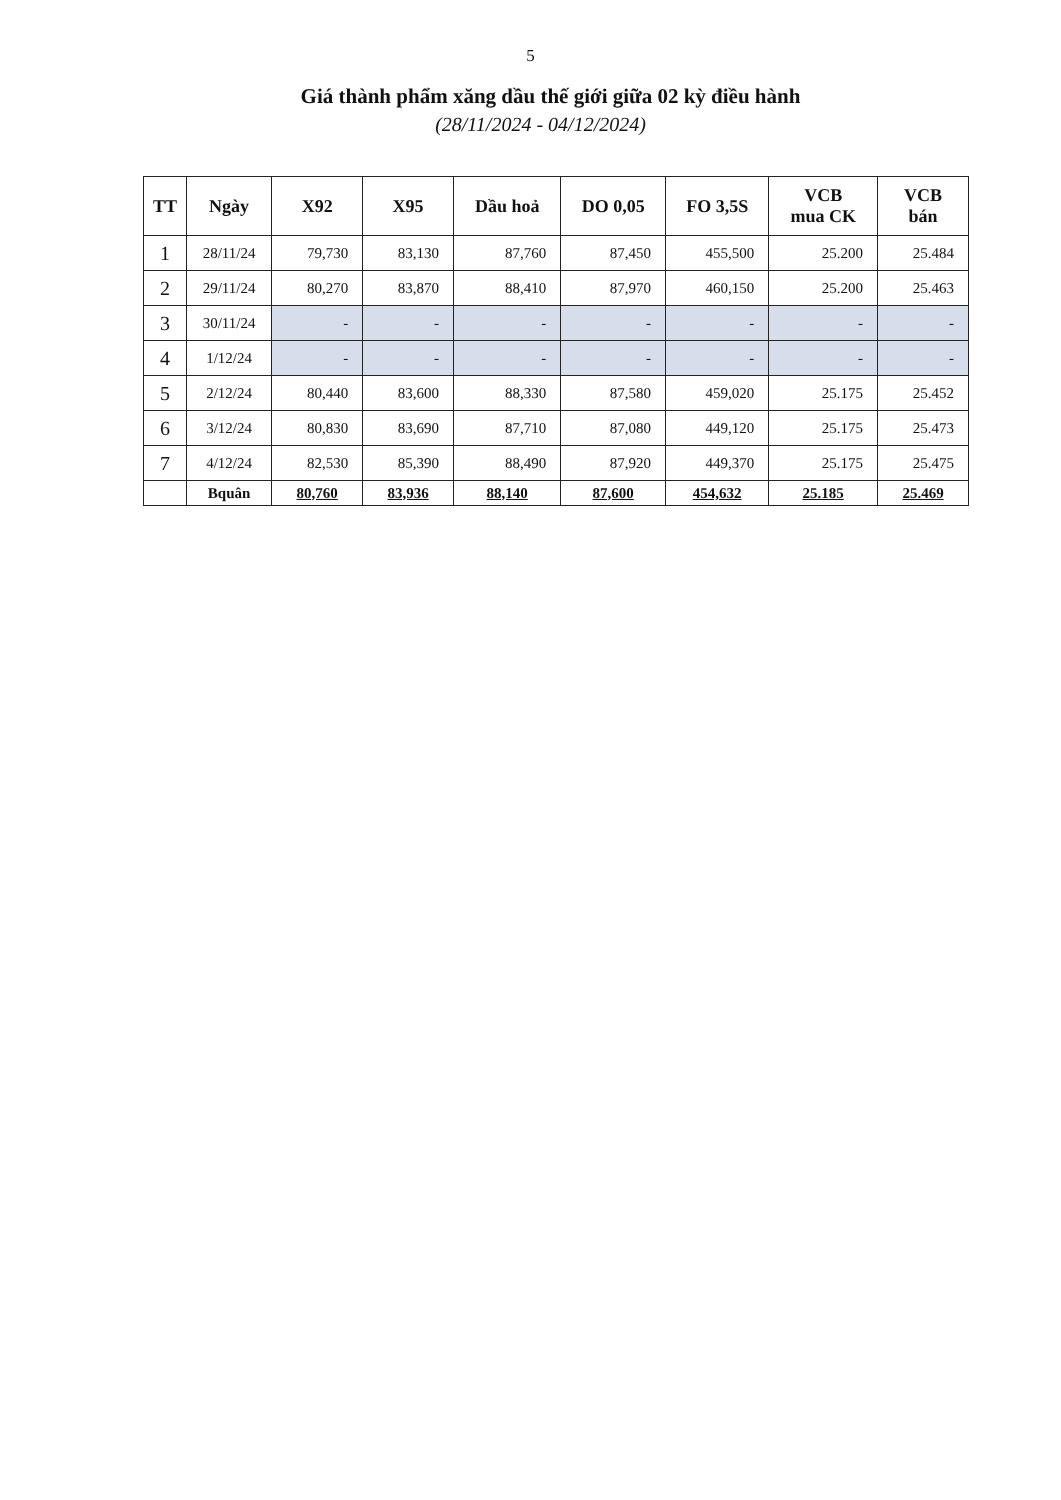5
Giá thành phẩm xăng dầu thế giới giữa 02 kỳ điều hành
(28/11/2024 - 04/12/2024)
| TT | Ngày | X92 | X95 | Dầu hoả | DO 0,05 | FO 3,5S | VCB mua CK | VCB bán |
| --- | --- | --- | --- | --- | --- | --- | --- | --- |
| 1 | 28/11/24 | 79,730 | 83,130 | 87,760 | 87,450 | 455,500 | 25.200 | 25.484 |
| 2 | 29/11/24 | 80,270 | 83,870 | 88,410 | 87,970 | 460,150 | 25.200 | 25.463 |
| 3 | 30/11/24 | - | - | - | - | - | - | - |
| 4 | 1/12/24 | - | - | - | - | - | - | - |
| 5 | 2/12/24 | 80,440 | 83,600 | 88,330 | 87,580 | 459,020 | 25.175 | 25.452 |
| 6 | 3/12/24 | 80,830 | 83,690 | 87,710 | 87,080 | 449,120 | 25.175 | 25.473 |
| 7 | 4/12/24 | 82,530 | 85,390 | 88,490 | 87,920 | 449,370 | 25.175 | 25.475 |
| | Bquân | 80,760 | 83,936 | 88,140 | 87,600 | 454,632 | 25.185 | 25.469 |